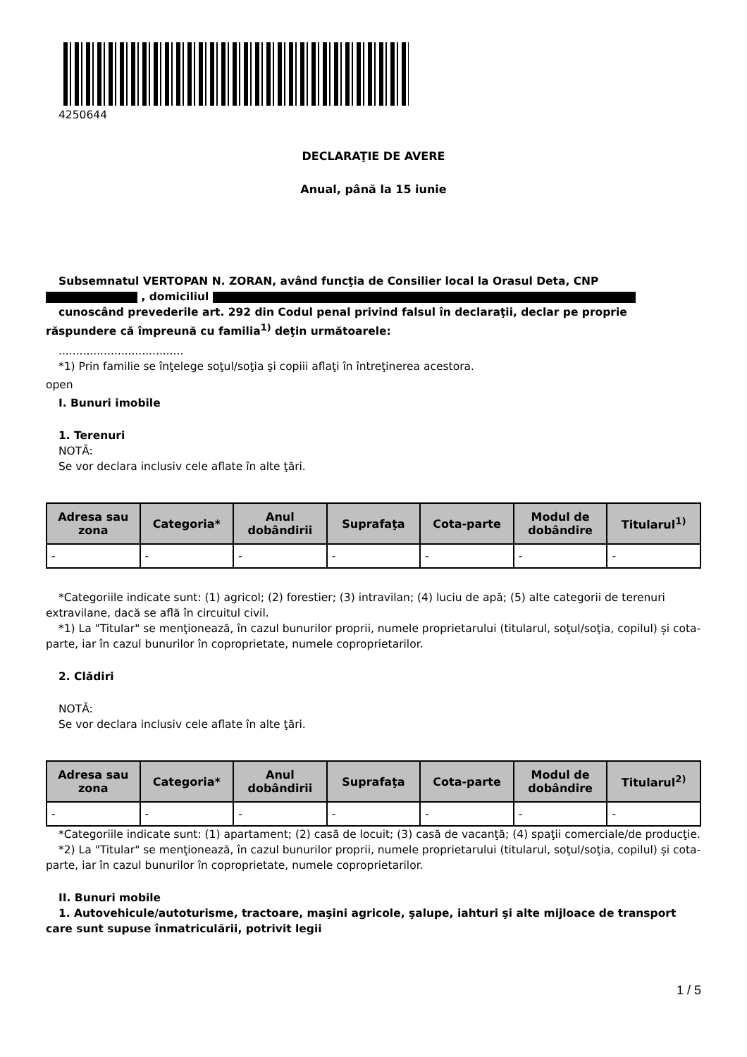4250644
DECLARAŢIE DE AVERE
Anual, până la 15 iunie
Subsemnatul VERTOPAN N. ZORAN, având funcţia de Consilier local la Orasul Deta, CNP
, domiciliul
cunoscând prevederile art. 292 din Codul penal privind falsul în declaraţii, declar pe proprie răspundere că împreună cu familia<sup>1)</sup> deţin următoarele:
....................................
*1) Prin familie se înţelege soţul/soţia şi copiii aflaţi în întreţinerea acestora.
open
I. Bunuri imobile
1. Terenuri
NOTĂ:
Se vor declara inclusiv cele aflate în alte ţări.
| Adresa sau zona | Categoria* | Anul dobândirii | Suprafaţa | Cota-parte | Modul de dobândire | Titularul<sup>1)</sup> |
| --- | --- | --- | --- | --- | --- | --- |
| - | - | - | - | - | - | - |
*Categoriile indicate sunt: (1) agricol; (2) forestier; (3) intravilan; (4) luciu de apă; (5) alte categorii de terenuri extravilane, dacă se află în circuitul civil.
*1) La "Titular" se menţionează, în cazul bunurilor proprii, numele proprietarului (titularul, soţul/soţia, copilul) și cota-parte, iar în cazul bunurilor în coproprietate, numele coproprietarilor.
2. Clădiri
NOTĂ:
Se vor declara inclusiv cele aflate în alte ţări.
| Adresa sau zona | Categoria* | Anul dobândirii | Suprafaţa | Cota-parte | Modul de dobândire | Titularul<sup>2)</sup> |
| --- | --- | --- | --- | --- | --- | --- |
| - | - | - | - | - | - | - |
*Categoriile indicate sunt: (1) apartament; (2) casă de locuit; (3) casă de vacanţă; (4) spaţii comerciale/de producţie.
*2) La "Titular" se menţionează, în cazul bunurilor proprii, numele proprietarului (titularul, soţul/soţia, copilul) și cota-parte, iar în cazul bunurilor în coproprietate, numele coproprietarilor.
II. Bunuri mobile
1. Autovehicule/autoturisme, tractoare, maşini agricole, şalupe, iahturi şi alte mijloace de transport care sunt supuse înmatriculării, potrivit legii
1 / 5